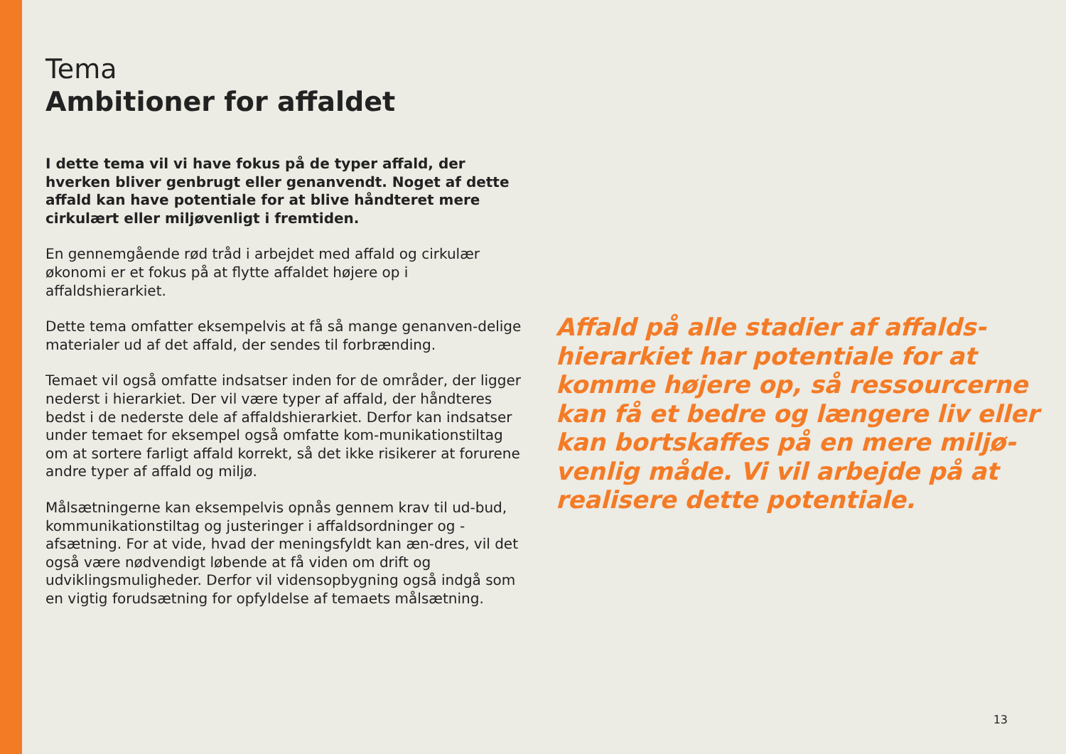Tema
Ambitioner for affaldet
I dette tema vil vi have fokus på de typer affald, der hverken bliver genbrugt eller genanvendt. Noget af dette affald kan have potentiale for at blive håndteret mere cirkulært eller miljøvenligt i fremtiden.
En gennemgående rød tråd i arbejdet med affald og cirkulær økonomi er et fokus på at flytte affaldet højere op i affaldshierarkiet.
Dette tema omfatter eksempelvis at få så mange genanven-delige materialer ud af det affald, der sendes til forbrænding.
Temaet vil også omfatte indsatser inden for de områder, der ligger nederst i hierarkiet. Der vil være typer af affald, der håndteres bedst i de nederste dele af affaldshierarkiet. Derfor kan indsatser under temaet for eksempel også omfatte kom-munikationstiltag om at sortere farligt affald korrekt, så det ikke risikerer at forurene andre typer af affald og miljø.
Målsætningerne kan eksempelvis opnås gennem krav til ud-bud, kommunikationstiltag og justeringer i affaldsordninger og -afsætning. For at vide, hvad der meningsfyldt kan æn-dres, vil det også være nødvendigt løbende at få viden om drift og udviklingsmuligheder. Derfor vil vidensopbygning også indgå som en vigtig forudsætning for opfyldelse af temaets målsætning.
Affald på alle stadier af affalds-hierarkiet har potentiale for at komme højere op, så ressourcerne kan få et bedre og længere liv eller kan bortskaffes på en mere miljø-venlig måde. Vi vil arbejde på at realisere dette potentiale.
13